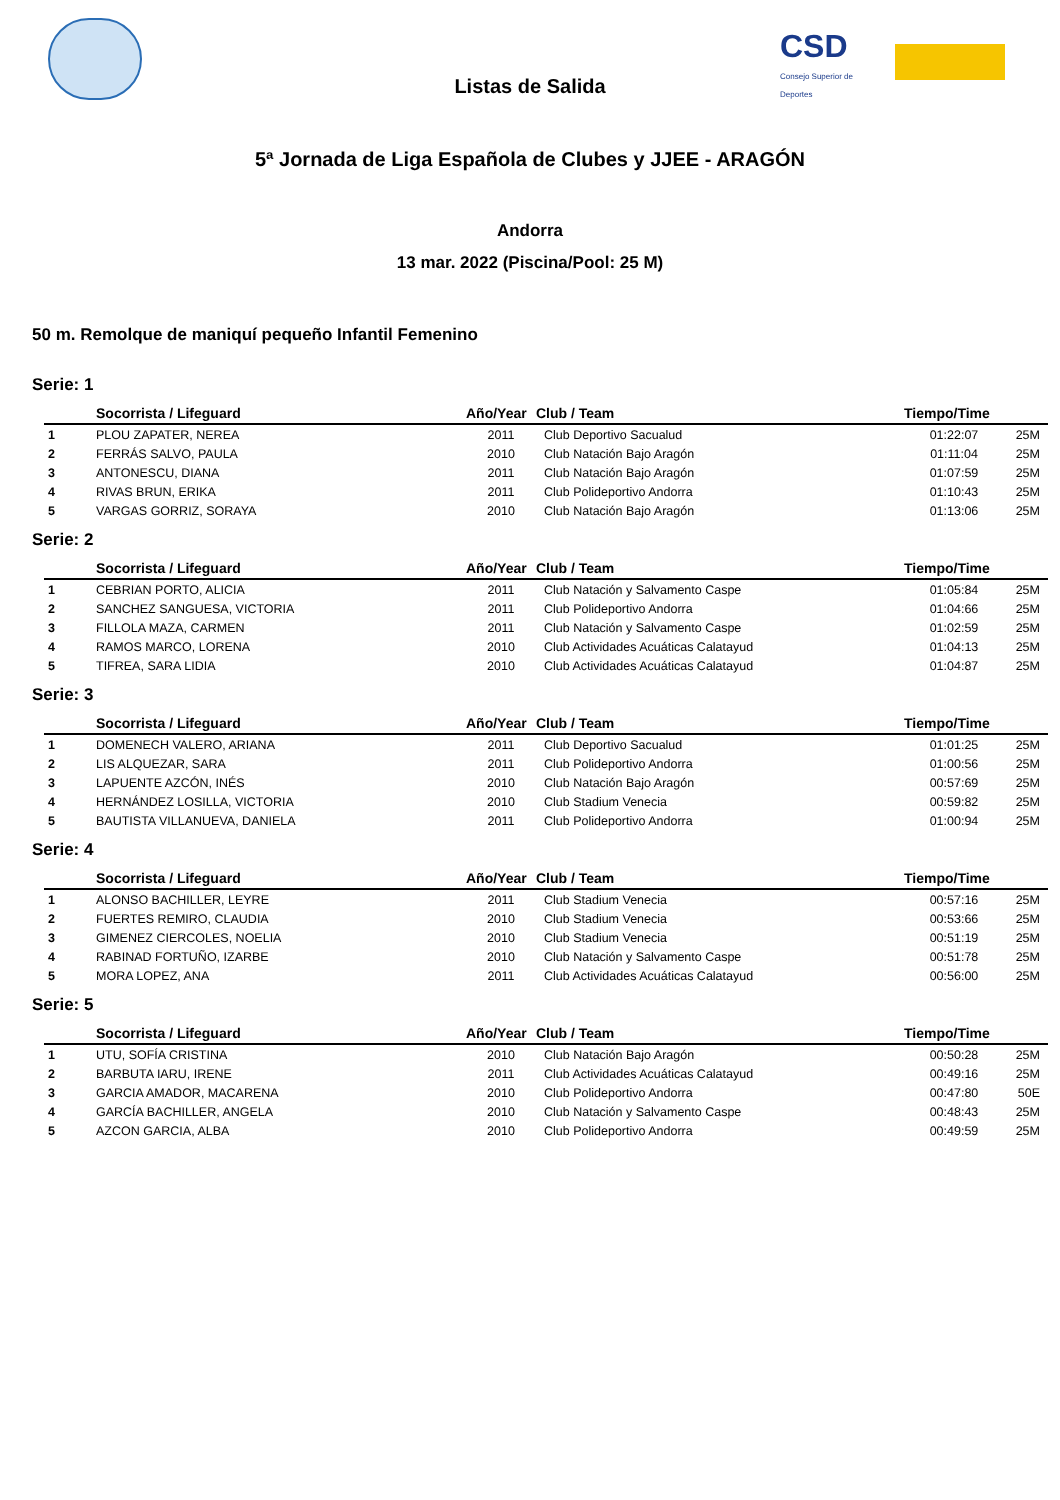CSD Consejo Superior de Deportes
Listas de Salida
5ª Jornada de Liga Española de Clubes y JJEE - ARAGÓN
Andorra
13 mar. 2022 (Piscina/Pool: 25 M)
50 m. Remolque de maniquí pequeño Infantil Femenino
Serie: 1
| | Socorrista / Lifeguard | Año/Year | Club / Team | Tiempo/Time | |
| --- | --- | --- | --- | --- | --- |
| 1 | PLOU ZAPATER, NEREA | 2011 | Club Deportivo Sacualud | 01:22:07 | 25M |
| 2 | FERRÁS SALVO, PAULA | 2010 | Club Natación Bajo Aragón | 01:11:04 | 25M |
| 3 | ANTONESCU, DIANA | 2011 | Club Natación Bajo Aragón | 01:07:59 | 25M |
| 4 | RIVAS BRUN, ERIKA | 2011 | Club Polideportivo Andorra | 01:10:43 | 25M |
| 5 | VARGAS GORRIZ, SORAYA | 2010 | Club Natación Bajo Aragón | 01:13:06 | 25M |
Serie: 2
| | Socorrista / Lifeguard | Año/Year | Club / Team | Tiempo/Time | |
| --- | --- | --- | --- | --- | --- |
| 1 | CEBRIAN PORTO, ALICIA | 2011 | Club Natación y Salvamento Caspe | 01:05:84 | 25M |
| 2 | SANCHEZ SANGUESA, VICTORIA | 2011 | Club Polideportivo Andorra | 01:04:66 | 25M |
| 3 | FILLOLA MAZA, CARMEN | 2011 | Club Natación y Salvamento Caspe | 01:02:59 | 25M |
| 4 | RAMOS MARCO, LORENA | 2010 | Club Actividades Acuáticas Calatayud | 01:04:13 | 25M |
| 5 | TIFREA, SARA LIDIA | 2010 | Club Actividades Acuáticas Calatayud | 01:04:87 | 25M |
Serie: 3
| | Socorrista / Lifeguard | Año/Year | Club / Team | Tiempo/Time | |
| --- | --- | --- | --- | --- | --- |
| 1 | DOMENECH VALERO, ARIANA | 2011 | Club Deportivo Sacualud | 01:01:25 | 25M |
| 2 | LIS ALQUEZAR, SARA | 2011 | Club Polideportivo Andorra | 01:00:56 | 25M |
| 3 | LAPUENTE AZCÓN, INÉS | 2010 | Club Natación Bajo Aragón | 00:57:69 | 25M |
| 4 | HERNÁNDEZ LOSILLA, VICTORIA | 2010 | Club Stadium Venecia | 00:59:82 | 25M |
| 5 | BAUTISTA VILLANUEVA, DANIELA | 2011 | Club Polideportivo Andorra | 01:00:94 | 25M |
Serie: 4
| | Socorrista / Lifeguard | Año/Year | Club / Team | Tiempo/Time | |
| --- | --- | --- | --- | --- | --- |
| 1 | ALONSO BACHILLER, LEYRE | 2011 | Club Stadium Venecia | 00:57:16 | 25M |
| 2 | FUERTES REMIRO, CLAUDIA | 2010 | Club Stadium Venecia | 00:53:66 | 25M |
| 3 | GIMENEZ CIERCOLES, NOELIA | 2010 | Club Stadium Venecia | 00:51:19 | 25M |
| 4 | RABINAD FORTUÑO, IZARBE | 2010 | Club Natación y Salvamento Caspe | 00:51:78 | 25M |
| 5 | MORA LOPEZ, ANA | 2011 | Club Actividades Acuáticas Calatayud | 00:56:00 | 25M |
Serie: 5
| | Socorrista / Lifeguard | Año/Year | Club / Team | Tiempo/Time | |
| --- | --- | --- | --- | --- | --- |
| 1 | UTU, SOFÍA CRISTINA | 2010 | Club Natación Bajo Aragón | 00:50:28 | 25M |
| 2 | BARBUTA IARU, IRENE | 2011 | Club Actividades Acuáticas Calatayud | 00:49:16 | 25M |
| 3 | GARCIA AMADOR, MACARENA | 2010 | Club Polideportivo Andorra | 00:47:80 | 50E |
| 4 | GARCÍA BACHILLER, ANGELA | 2010 | Club Natación y Salvamento Caspe | 00:48:43 | 25M |
| 5 | AZCON GARCIA, ALBA | 2010 | Club Polideportivo Andorra | 00:49:59 | 25M |